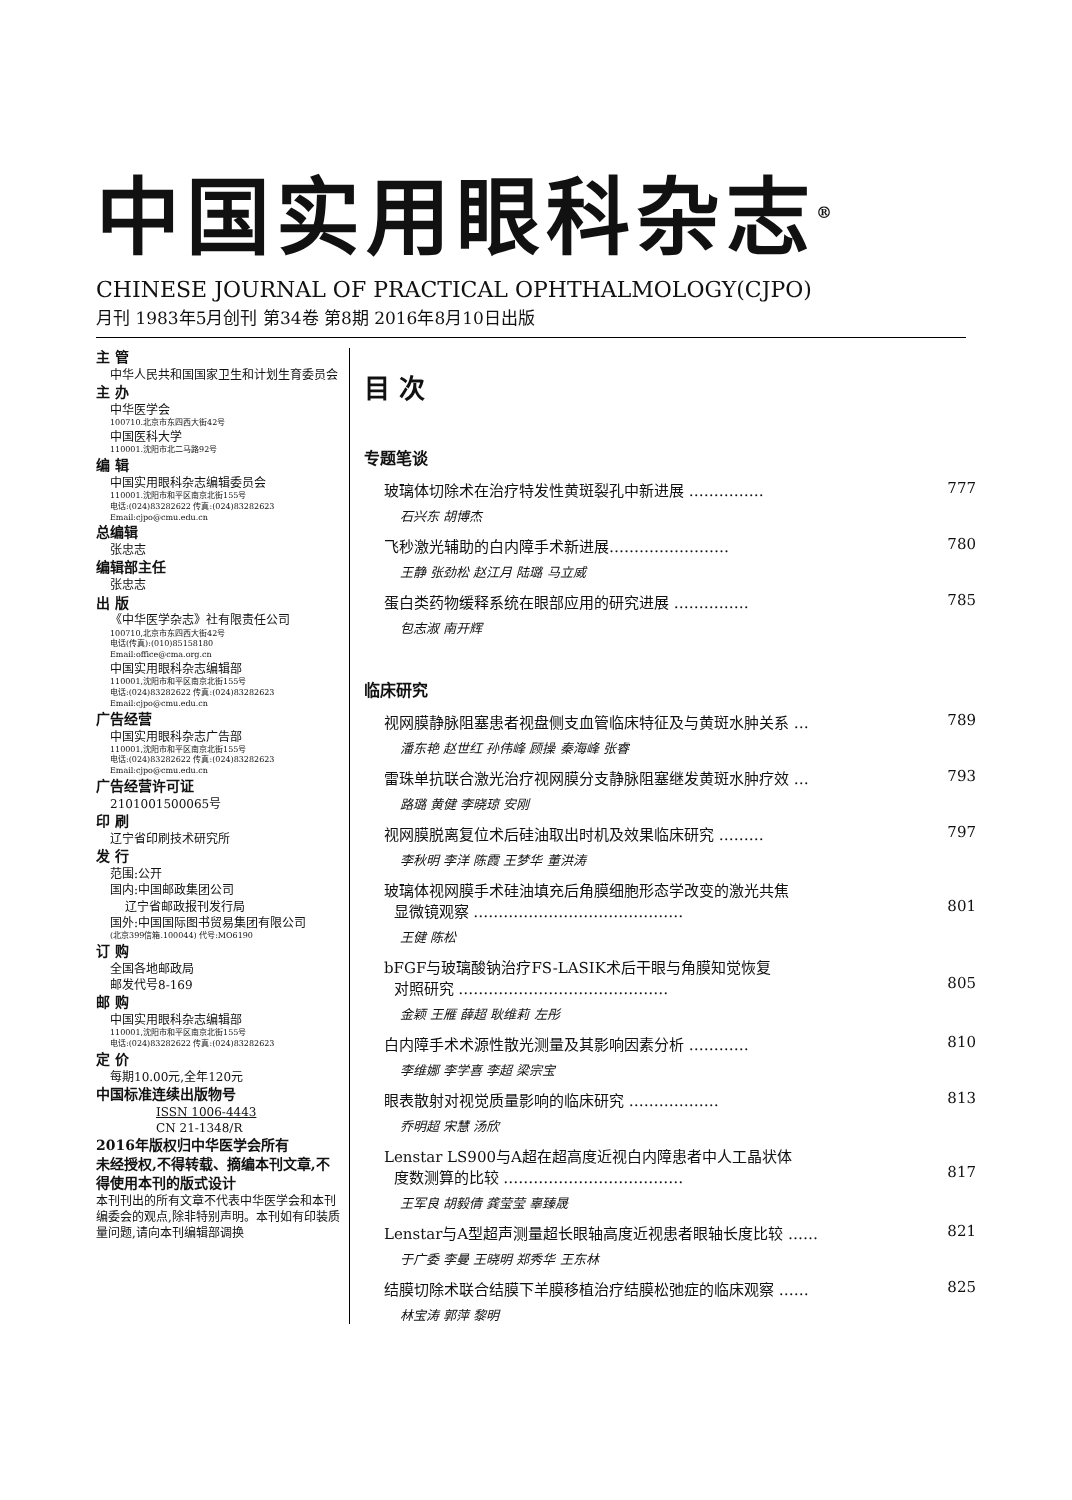中国实用眼科杂志<sup>®</sup>
CHINESE JOURNAL OF PRACTICAL OPHTHALMOLOGY(CJPO)
月刊 1983年5月创刊 第34卷 第8期 2016年8月10日出版
主 管
中华人民共和国国家卫生和计划生育委员会
主 办
中华医学会
100710.北京市东四西大街42号
中国医科大学
110001.沈阳市北二马路92号
编 辑
中国实用眼科杂志编辑委员会
110001.沈阳市和平区南京北街155号
电话:(024)83282622 传真:(024)83282623
Email:cjpo@cmu.edu.cn
总编辑
张忠志
编辑部主任
张忠志
出 版
《中华医学杂志》社有限责任公司
100710,北京市东四西大街42号
电话(传真):(010)85158180
Email:office@cma.org.cn
中国实用眼科杂志编辑部
110001,沈阳市和平区南京北街155号
电话:(024)83282622 传真:(024)83282623
Email:cjpo@cmu.edu.cn
广告经营
中国实用眼科杂志广告部
110001,沈阳市和平区南京北街155号
电话:(024)83282622 传真:(024)83282623
Email:cjpo@cmu.edu.cn
广告经营许可证
2101001500065号
印 刷
辽宁省印刷技术研究所
发 行
范围:公开
国内:中国邮政集团公司
辽宁省邮政报刊发行局
国外:中国国际图书贸易集团有限公司
(北京399信箱.100044) 代号:MO6190
订 购
全国各地邮政局
邮发代号8-169
邮 购
中国实用眼科杂志编辑部
110001,沈阳市和平区南京北街155号
电话:(024)83282622 传真:(024)83282623
定 价
每期10.00元,全年120元
中国标准连续出版物号
ISSN 1006-4443
CN 21-1348/R
2016年版权归中华医学会所有
未经授权,不得转载、摘编本刊文章,不得使用本刊的版式设计
本刊刊出的所有文章不代表中华医学会和本刊编委会的观点,除非特别声明。本刊如有印装质量问题,请向本刊编辑部调换
目 次
专题笔谈
玻璃体切除术在治疗特发性黄斑裂孔中新进展 …………… 777
石兴东 胡博杰
飞秒激光辅助的白内障手术新进展…………………… 780
王静 张劲松 赵江月 陆璐 马立威
蛋白类药物缓释系统在眼部应用的研究进展 …………… 785
包志淑 南开辉
临床研究
视网膜静脉阻塞患者视盘侧支血管临床特征及与黄斑水肿关系 … 789
潘东艳 赵世红 孙伟峰 顾操 秦海峰 张睿
雷珠单抗联合激光治疗视网膜分支静脉阻塞继发黄斑水肿疗效 … 793
路璐 黄健 李晓琼 安刚
视网膜脱离复位术后硅油取出时机及效果临床研究 ……… 797
李秋明 李洋 陈霞 王梦华 董洪涛
玻璃体视网膜手术硅油填充后角膜细胞形态学改变的激光共焦
显微镜观察 ……………………………………
801
王健 陈松
bFGF与玻璃酸钠治疗FS-LASIK术后干眼与角膜知觉恢复
对照研究 ……………………………………
805
金颖 王雁 薛超 耿维莉 左彤
白内障手术术源性散光测量及其影响因素分析 ………… 810
李维娜 李学喜 李超 梁宗宝
眼表散射对视觉质量影响的临床研究 ……………… 813
乔明超 宋慧 汤欣
Lenstar LS900与A超在超高度近视白内障患者中人工晶状体
度数测算的比较 ………………………………
817
王军良 胡毅倩 龚莹莹 辜臻晟
Lenstar与A型超声测量超长眼轴高度近视患者眼轴长度比较 …… 821
于广委 李曼 王晓明 郑秀华 王东林
结膜切除术联合结膜下羊膜移植治疗结膜松弛症的临床观察 …… 825
林宝涛 郭萍 黎明